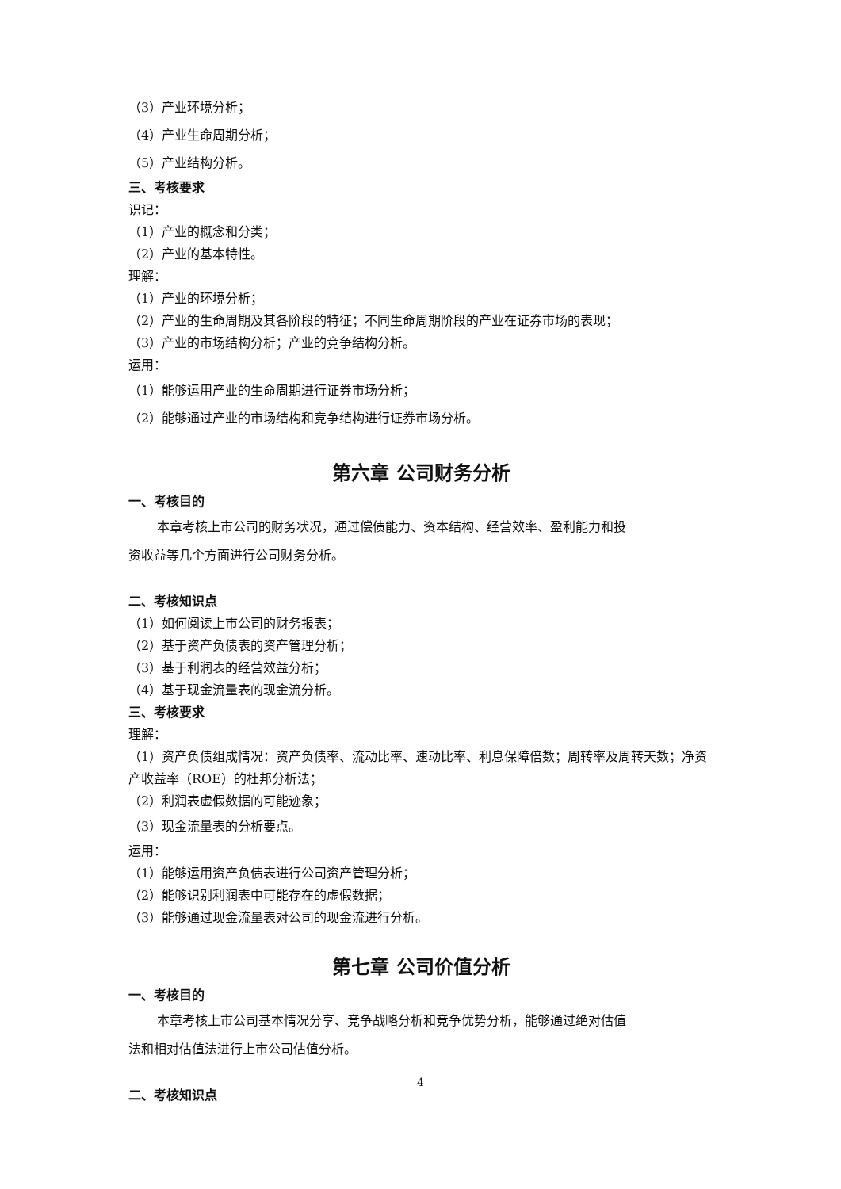（3）产业环境分析；
（4）产业生命周期分析；
（5）产业结构分析。
三、考核要求
识记：
（1）产业的概念和分类；
（2）产业的基本特性。
理解：
（1）产业的环境分析；
（2）产业的生命周期及其各阶段的特征；不同生命周期阶段的产业在证券市场的表现；
（3）产业的市场结构分析；产业的竞争结构分析。
运用：
（1）能够运用产业的生命周期进行证券市场分析；
（2）能够通过产业的市场结构和竞争结构进行证券市场分析。
第六章 公司财务分析
一、考核目的
本章考核上市公司的财务状况，通过偿债能力、资本结构、经营效率、盈利能力和投
资收益等几个方面进行公司财务分析。
二、考核知识点
（1）如何阅读上市公司的财务报表；
（2）基于资产负债表的资产管理分析；
（3）基于利润表的经营效益分析；
（4）基于现金流量表的现金流分析。
三、考核要求
理解：
（1）资产负债组成情况：资产负债率、流动比率、速动比率、利息保障倍数；周转率及周转天数；净资产收益率（ROE）的杜邦分析法；
（2）利润表虚假数据的可能迹象；
（3）现金流量表的分析要点。
运用：
（1）能够运用资产负债表进行公司资产管理分析；
（2）能够识别利润表中可能存在的虚假数据；
（3）能够通过现金流量表对公司的现金流进行分析。
第七章 公司价值分析
一、考核目的
本章考核上市公司基本情况分享、竞争战略分析和竞争优势分析，能够通过绝对估值
法和相对估值法进行上市公司估值分析。
二、考核知识点
4